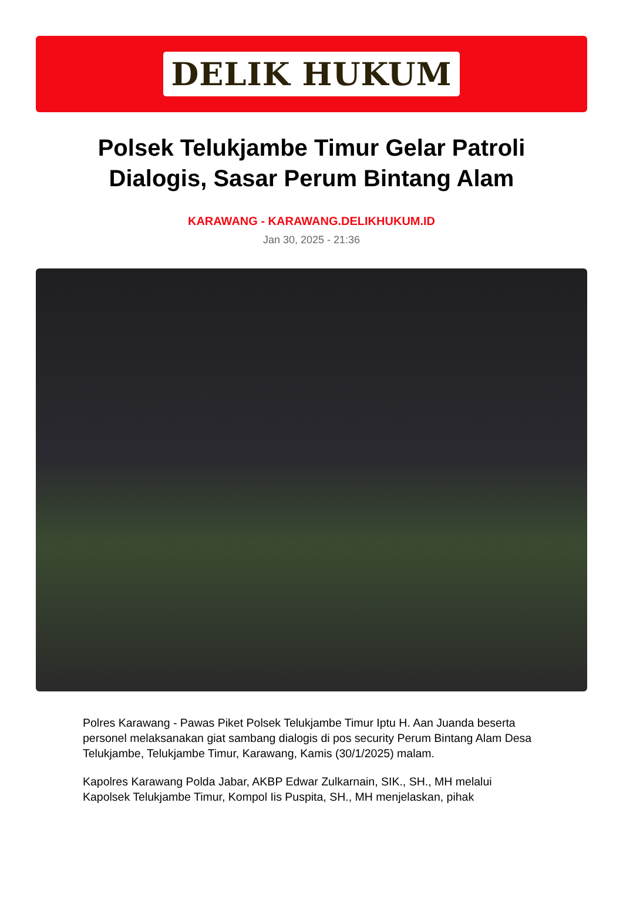DELIK HUKUM
Polsek Telukjambe Timur Gelar Patroli Dialogis, Sasar Perum Bintang Alam
KARAWANG - KARAWANG.DELIKHUKUM.ID
Jan 30, 2025 - 21:36
Polres Karawang - Pawas Piket Polsek Telukjambe Timur Iptu H. Aan Juanda beserta personel melaksanakan giat sambang dialogis di pos security Perum Bintang Alam Desa Telukjambe, Telukjambe Timur, Karawang, Kamis (30/1/2025) malam.
Kapolres Karawang Polda Jabar, AKBP Edwar Zulkarnain, SIK., SH., MH melalui Kapolsek Telukjambe Timur, Kompol Iis Puspita, SH., MH menjelaskan, pihak